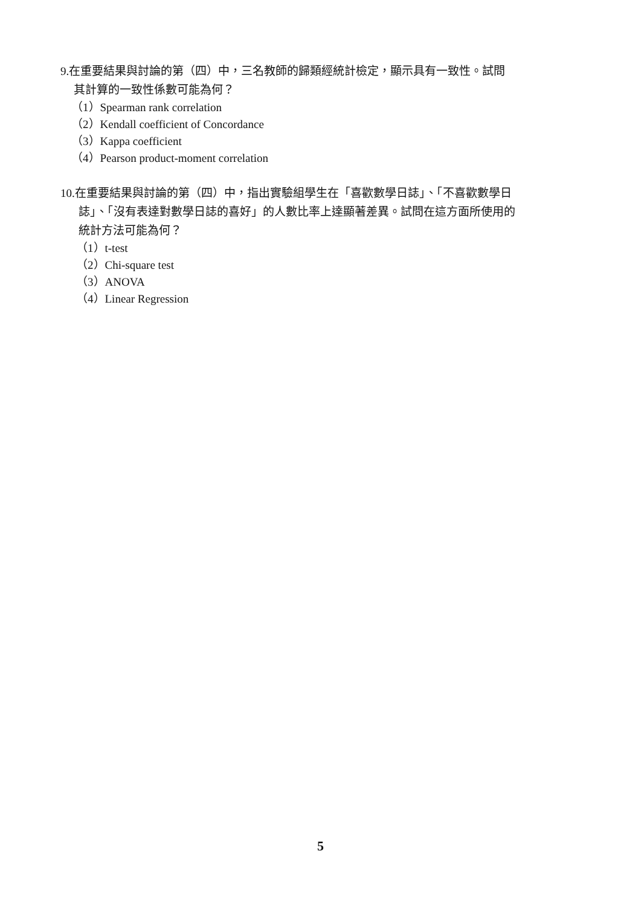9.在重要結果與討論的第（四）中，三名教師的歸類經統計檢定，顯示具有一致性。試問
其計算的一致性係數可能為何？
（1）Spearman rank correlation
（2）Kendall coefficient of Concordance
（3）Kappa coefficient
（4）Pearson product-moment correlation
10.在重要結果與討論的第（四）中，指出實驗組學生在「喜歡數學日誌」、「不喜歡數學日
誌」、「沒有表達對數學日誌的喜好」的人數比率上達顯著差異。試問在這方面所使用的
統計方法可能為何？
（1）t-test
（2）Chi-square test
（3）ANOVA
（4）Linear Regression
5